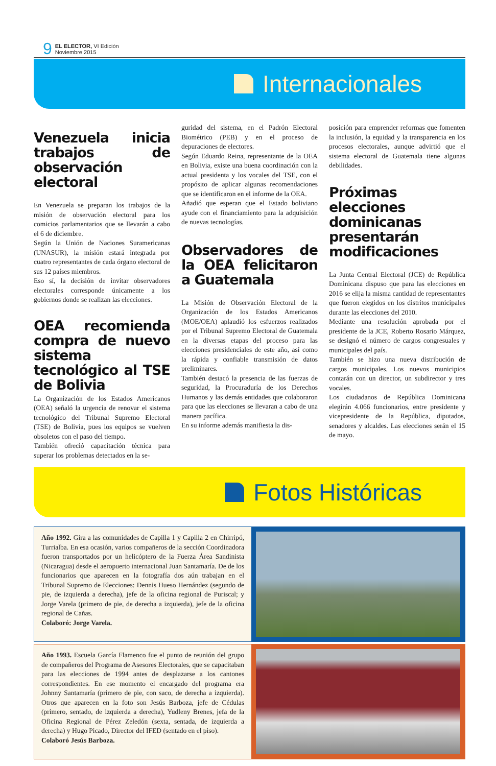9 EL ELECTOR, VI Edición
Noviembre 2015
Internacionales
Venezuela inicia trabajos de observación electoral
En Venezuela se preparan los trabajos de la misión de observación electoral para los comicios parlamentarios que se llevarán a cabo el 6 de diciembre.
Según la Unión de Naciones Suramericanas (UNASUR), la misión estará integrada por cuatro representantes de cada órgano electoral de sus 12 países miembros.
Eso sí, la decisión de invitar observadores electorales corresponde únicamente a los gobiernos donde se realizan las elecciones.
OEA recomienda compra de nuevo sistema tecnológico al TSE de Bolivia
La Organización de los Estados Americanos (OEA) señaló la urgencia de renovar el sistema tecnológico del Tribunal Supremo Electoral (TSE) de Bolivia, pues los equipos se vuelven obsoletos con el paso del tiempo.
También ofreció capacitación técnica para superar los problemas detectados en la se-
guridad del sistema, en el Padrón Electoral Biométrico (PEB) y en el proceso de depuraciones de electores.
Según Eduardo Reina, representante de la OEA en Bolivia, existe una buena coordinación con la actual presidenta y los vocales del TSE, con el propósito de aplicar algunas recomendaciones que se identificaron en el informe de la OEA.
Añadió que esperan que el Estado boliviano ayude con el financiamiento para la adquisición de nuevas tecnologías.
Observadores de la OEA felicitaron a Guatemala
La Misión de Observación Electoral de la Organización de los Estados Americanos (MOE/OEA) aplaudió los esfuerzos realizados por el Tribunal Supremo Electoral de Guatemala en la diversas etapas del proceso para las elecciones presidenciales de este año, así como la rápida y confiable transmisión de datos preliminares.
También destacó la presencia de las fuerzas de seguridad, la Procuraduría de los Derechos Humanos y las demás entidades que colaboraron para que las elecciones se llevaran a cabo de una manera pacífica.
En su informe además manifiesta la dis-
posición para emprender reformas que fomenten la inclusión, la equidad y la transparencia en los procesos electorales, aunque advirtió que el sistema electoral de Guatemala tiene algunas debilidades.
Próximas elecciones dominicanas presentarán modificaciones
La Junta Central Electoral (JCE) de República Dominicana dispuso que para las elecciones en 2016 se elija la misma cantidad de representantes que fueron elegidos en los distritos municipales durante las elecciones del 2010.
Mediante una resolución aprobada por el presidente de la JCE, Roberto Rosario Márquez, se designó el número de cargos congresuales y municipales del país.
También se hizo una nueva distribución de cargos municipales. Los nuevos municipios contarán con un director, un subdirector y tres vocales.
Los ciudadanos de República Dominicana elegirán 4.066 funcionarios, entre presidente y vicepresidente de la República, diputados, senadores y alcaldes. Las elecciones serán el 15 de mayo.
Fotos Históricas
Año 1992. Gira a las comunidades de Capilla 1 y Capilla 2 en Chirripó, Turrialba. En esa ocasión, varios compañeros de la sección Coordinadora fueron transportados por un helicóptero de la Fuerza Área Sandinista (Nicaragua) desde el aeropuerto internacional Juan Santamaría. De de los funcionarios que aparecen en la fotografía dos aún trabajan en el Tribunal Supremo de Elecciones: Dennis Hueso Hernández (segundo de pie, de izquierda a derecha), jefe de la oficina regional de Puriscal; y Jorge Varela (primero de pie, de derecha a izquierda), jefe de la oficina regional de Cañas.
Colaboró: Jorge Varela.
Año 1993. Escuela García Flamenco fue el punto de reunión del grupo de compañeros del Programa de Asesores Electorales, que se capacitaban para las elecciones de 1994 antes de desplazarse a los cantones correspondientes. En ese momento el encargado del programa era Johnny Santamaría (primero de pie, con saco, de derecha a izquierda). Otros que aparecen en la foto son Jesús Barboza, jefe de Cédulas (primero, sentado, de izquierda a derecha), Yudleny Brenes, jefa de la Oficina Regional de Pérez Zeledón (sexta, sentada, de izquierda a derecha) y Hugo Picado, Director del IFED (sentado en el piso).
Colaboró Jesús Barboza.